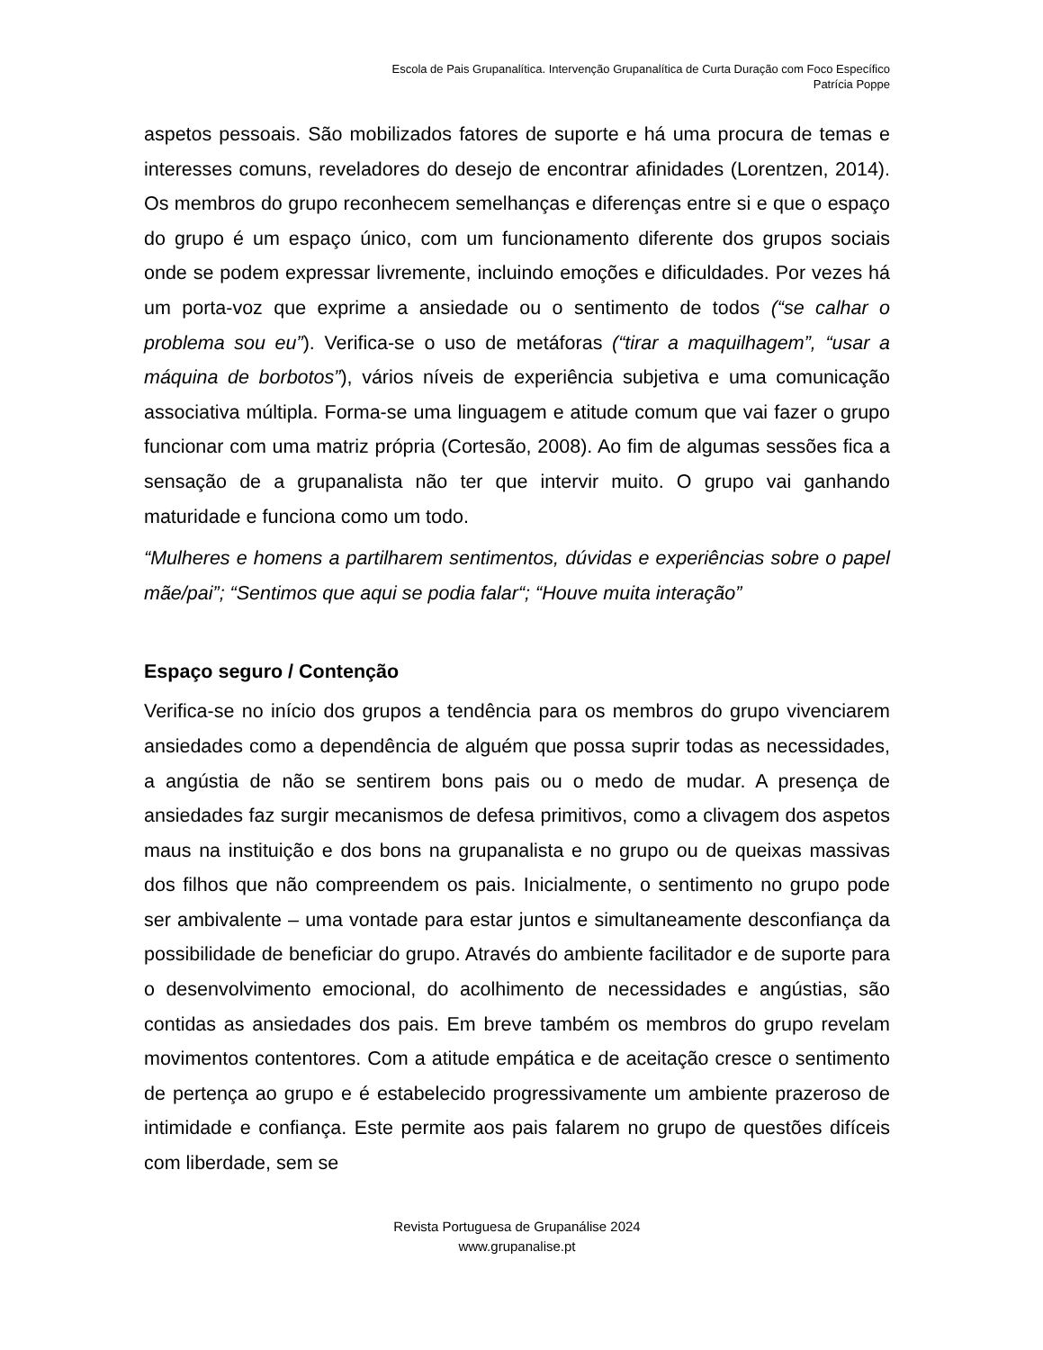Escola de Pais Grupanalítica. Intervenção Grupanalítica de Curta Duração com Foco Específico
Patrícia Poppe
aspetos pessoais. São mobilizados fatores de suporte e há uma procura de temas e interesses comuns, reveladores do desejo de encontrar afinidades (Lorentzen, 2014). Os membros do grupo reconhecem semelhanças e diferenças entre si e que o espaço do grupo é um espaço único, com um funcionamento diferente dos grupos sociais onde se podem expressar livremente, incluindo emoções e dificuldades. Por vezes há um porta-voz que exprime a ansiedade ou o sentimento de todos (“se calhar o problema sou eu”). Verifica-se o uso de metáforas (“tirar a maquilhagem”, “usar a máquina de borbotos”), vários níveis de experiência subjetiva e uma comunicação associativa múltipla. Forma-se uma linguagem e atitude comum que vai fazer o grupo funcionar com uma matriz própria (Cortesão, 2008). Ao fim de algumas sessões fica a sensação de a grupanalista não ter que intervir muito. O grupo vai ganhando maturidade e funciona como um todo.
“Mulheres e homens a partilharem sentimentos, dúvidas e experiências sobre o papel mãe/pai”; “Sentimos que aqui se podia falar“; “Houve muita interação”
Espaço seguro / Contenção
Verifica-se no início dos grupos a tendência para os membros do grupo vivenciarem ansiedades como a dependência de alguém que possa suprir todas as necessidades, a angústia de não se sentirem bons pais ou o medo de mudar. A presença de ansiedades faz surgir mecanismos de defesa primitivos, como a clivagem dos aspetos maus na instituição e dos bons na grupanalista e no grupo ou de queixas massivas dos filhos que não compreendem os pais. Inicialmente, o sentimento no grupo pode ser ambivalente – uma vontade para estar juntos e simultaneamente desconfiança da possibilidade de beneficiar do grupo. Através do ambiente facilitador e de suporte para o desenvolvimento emocional, do acolhimento de necessidades e angústias, são contidas as ansiedades dos pais. Em breve também os membros do grupo revelam movimentos contentores. Com a atitude empática e de aceitação cresce o sentimento de pertença ao grupo e é estabelecido progressivamente um ambiente prazeroso de intimidade e confiança. Este permite aos pais falarem no grupo de questões difíceis com liberdade, sem se
Revista Portuguesa de Grupanálise 2024
www.grupanalise.pt